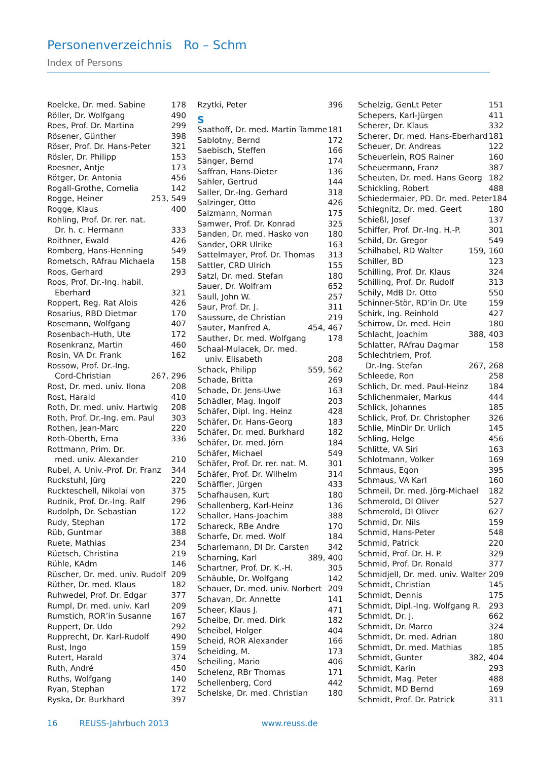Personenverzeichnis Ro – Schm
Index of Persons
Roelcke, Dr. med. Sabine 178
Röller, Dr. Wolfgang 490
Roes, Prof. Dr. Martina 299
Rösener, Günther 398
Röser, Prof. Dr. Hans-Peter 321
Rösler, Dr. Philipp 153
Roesner, Antje 173
Rötger, Dr. Antonia 456
Rogall-Grothe, Cornelia 142
Rogge, Heiner 253, 549
Rogge, Klaus 400
Rohling, Prof. Dr. rer. nat.
Dr. h. c. Hermann 333
Roithner, Ewald 426
Romberg, Hans-Henning 549
Rometsch, RAfrau Michaela 158
Roos, Gerhard 293
Roos, Prof. Dr.-Ing. habil.
Eberhard 321
Roppert, Reg. Rat Alois 426
Rosarius, RBD Dietmar 170
Rosemann, Wolfgang 407
Rosenbach-Huth, Ute 172
Rosenkranz, Martin 460
Rosin, VA Dr. Frank 162
Rossow, Prof. Dr.-Ing.
Cord-Christian 267, 296
Rost, Dr. med. univ. Ilona 208
Rost, Harald 410
Roth, Dr. med. univ. Hartwig 208
Roth, Prof. Dr.-Ing. em. Paul 303
Rothen, Jean-Marc 220
Roth-Oberth, Erna 336
Rottmann, Prim. Dr.
med. univ. Alexander 210
Rubel, A. Univ.-Prof. Dr. Franz 344
Ruckstuhl, Jürg 220
Ruckteschell, Nikolai von 375
Rudnik, Prof. Dr.-Ing. Ralf 296
Rudolph, Dr. Sebastian 122
Rudy, Stephan 172
Rüb, Guntmar 388
Ruete, Mathias 234
Rüetsch, Christina 219
Rühle, KAdm 146
Rüscher, Dr. med. univ. Rudolf 209
Rüther, Dr. med. Klaus 182
Ruhwedel, Prof. Dr. Edgar 377
Rumpl, Dr. med. univ. Karl 209
Rumstich, ROR’in Susanne 167
Ruppert, Dr. Udo 292
Rupprecht, Dr. Karl-Rudolf 490
Rust, Ingo 159
Rutert, Harald 374
Ruth, André 450
Ruths, Wolfgang 140
Ryan, Stephan 172
Ryska, Dr. Burkhard 397
Rzytki, Peter 396
S
Saathoff, Dr. med. Martin Tamme 181
Sablotny, Bernd 172
Saebisch, Steffen 166
Sänger, Bernd 174
Saffran, Hans-Dieter 136
Sahler, Gertrud 144
Saller, Dr.-Ing. Gerhard 318
Salzinger, Otto 426
Salzmann, Norman 175
Samwer, Prof. Dr. Konrad 325
Sanden, Dr. med. Hasko von 180
Sander, ORR Ulrike 163
Sattelmayer, Prof. Dr. Thomas 313
Sattler, CRD Ulrich 155
Satzl, Dr. med. Stefan 180
Sauer, Dr. Wolfram 652
Saull, John W. 257
Saur, Prof. Dr. J. 311
Saussure, de Christian 219
Sauter, Manfred A. 454, 467
Sauther, Dr. med. Wolfgang 178
Schaal-Mulacek, Dr. med.
univ. Elisabeth 208
Schack, Philipp 559, 562
Schade, Britta 269
Schade, Dr. Jens-Uwe 163
Schädler, Mag. Ingolf 203
Schäfer, Dipl. Ing. Heinz 428
Schäfer, Dr. Hans-Georg 183
Schäfer, Dr. med. Burkhard 182
Schäfer, Dr. med. Jörn 184
Schäfer, Michael 549
Schäfer, Prof. Dr. rer. nat. M. 301
Schäfer, Prof. Dr. Wilhelm 314
Schäffler, Jürgen 433
Schafhausen, Kurt 180
Schallenberg, Karl-Heinz 136
Schaller, Hans-Joachim 388
Schareck, RBe Andre 170
Scharfe, Dr. med. Wolf 184
Scharlemann, DI Dr. Carsten 342
Scharning, Karl 389, 400
Schartner, Prof. Dr. K.-H. 305
Schäuble, Dr. Wolfgang 142
Schauer, Dr. med. univ. Norbert 209
Schavan, Dr. Annette 141
Scheer, Klaus J. 471
Scheibe, Dr. med. Dirk 182
Scheibel, Holger 404
Scheid, ROR Alexander 166
Scheiding, M. 173
Scheiling, Mario 406
Schelenz, RBr Thomas 171
Schellenberg, Cord 442
Schelske, Dr. med. Christian 180
Schelzig, GenLt Peter 151
Schepers, Karl-Jürgen 411
Scherer, Dr. Klaus 332
Scherer, Dr. med. Hans-Eberhard 181
Scheuer, Dr. Andreas 122
Scheuerlein, ROS Rainer 160
Scheuermann, Franz 387
Scheuten, Dr. med. Hans Georg 182
Schickling, Robert 488
Schiedermaier, PD. Dr. med. Peter 184
Schiegnitz, Dr. med. Geert 180
Schießl, Josef 137
Schiffer, Prof. Dr.-Ing. H.-P. 301
Schild, Dr. Gregor 549
Schilhabel, RD Walter 159, 160
Schiller, BD 123
Schilling, Prof. Dr. Klaus 324
Schilling, Prof. Dr. Rudolf 313
Schily, MdB Dr. Otto 550
Schinner-Stör, RD’in Dr. Ute 159
Schirk, Ing. Reinhold 427
Schirrow, Dr. med. Hein 180
Schlacht, Joachim 388, 403
Schlatter, RAfrau Dagmar 158
Schlechtriem, Prof.
Dr.-Ing. Stefan 267, 268
Schleede, Ron 258
Schlich, Dr. med. Paul-Heinz 184
Schlichenmaier, Markus 444
Schlick, Johannes 185
Schlick, Prof. Dr. Christopher 326
Schlie, MinDir Dr. Urlich 145
Schling, Helge 456
Schlitte, VA Siri 163
Schlotmann, Volker 169
Schmaus, Egon 395
Schmaus, VA Karl 160
Schmeil, Dr. med. Jörg-Michael 182
Schmerold, DI Oliver 527
Schmerold, DI Oliver 627
Schmid, Dr. Nils 159
Schmid, Hans-Peter 548
Schmid, Patrick 220
Schmid, Prof. Dr. H. P. 329
Schmid, Prof. Dr. Ronald 377
Schmidjell, Dr. med. univ. Walter 209
Schmidt, Christian 145
Schmidt, Dennis 175
Schmidt, Dipl.-Ing. Wolfgang R. 293
Schmidt, Dr. J. 662
Schmidt, Dr. Marco 324
Schmidt, Dr. med. Adrian 180
Schmidt, Dr. med. Mathias 185
Schmidt, Gunter 382, 404
Schmidt, Karin 293
Schmidt, Mag. Peter 488
Schmidt, MD Bernd 169
Schmidt, Prof. Dr. Patrick 311
16 REUSS-Jahrbuch 2013 www.reuss.de